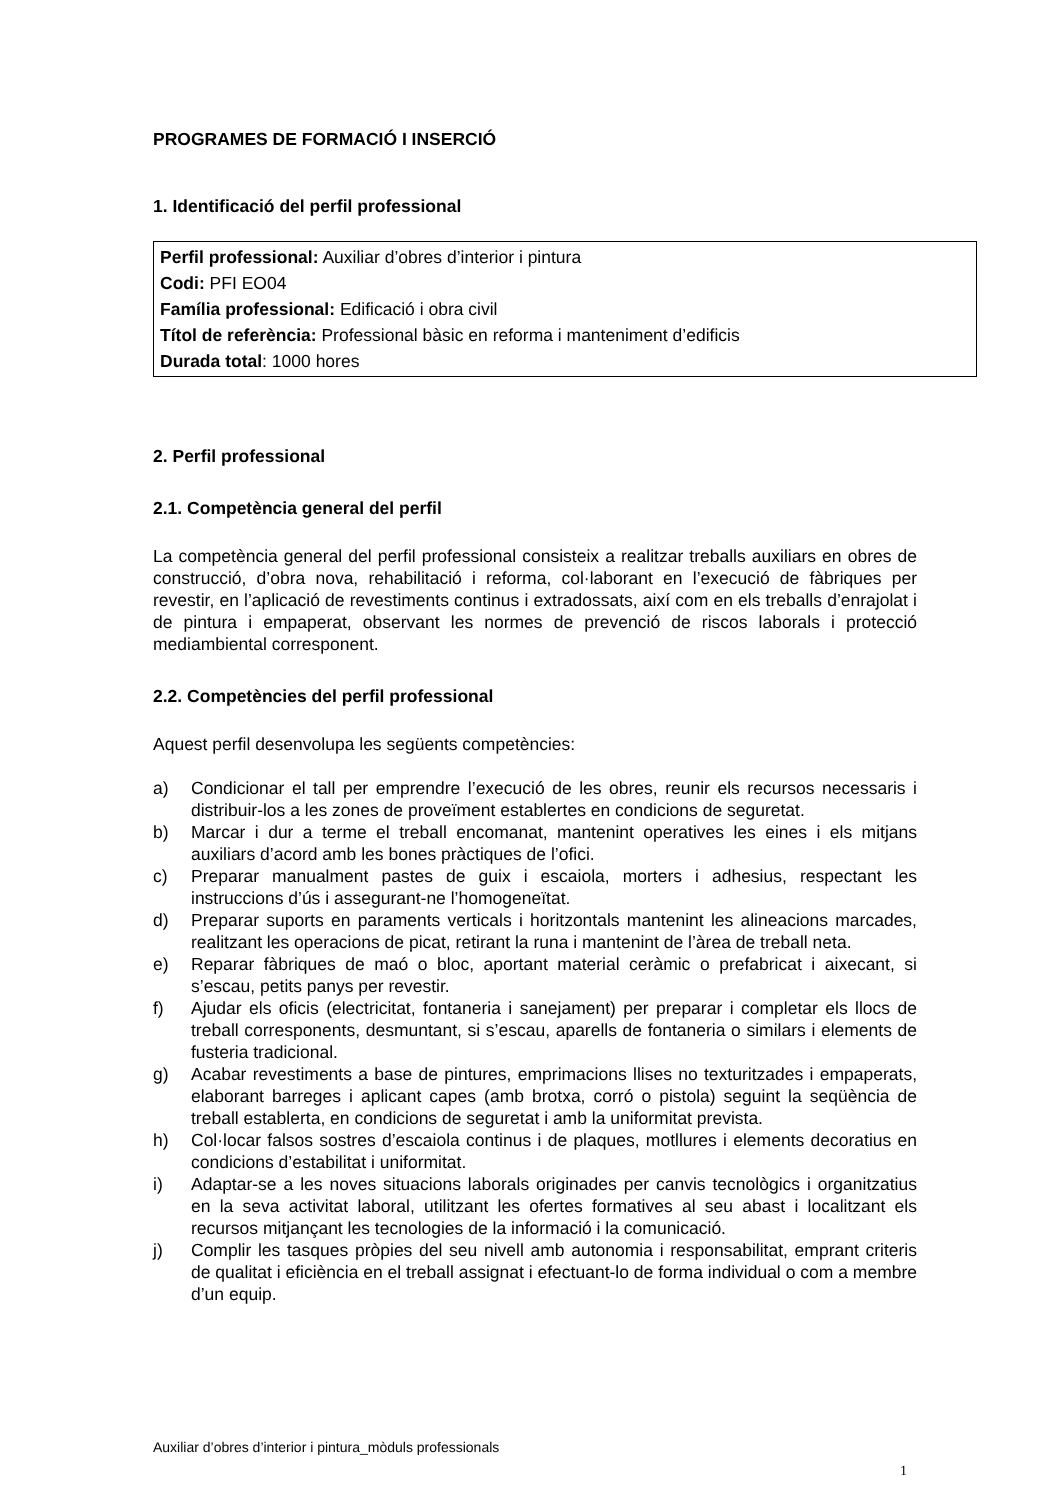PROGRAMES DE FORMACIÓ I INSERCIÓ
1. Identificació del perfil professional
Perfil professional: Auxiliar d’obres d’interior i pintura
Codi: PFI EO04
Família professional: Edificació i obra civil
Títol de referència: Professional bàsic en reforma i manteniment d’edificis
Durada total: 1000 hores
2. Perfil professional
2.1. Competència general del perfil
La competència general del perfil professional consisteix a realitzar treballs auxiliars en obres de construcció, d’obra nova, rehabilitació i reforma, col·laborant en l’execució de fàbriques per revestir, en l’aplicació de revestiments continus i extradossats, així com en els treballs d’enrajolat i de pintura i empaperat, observant les normes de prevenció de riscos laborals i protecció mediambiental corresponent.
2.2. Competències del perfil professional
Aquest perfil desenvolupa les següents competències:
a) Condicionar el tall per emprendre l’execució de les obres, reunir els recursos necessaris i distribuir-los a les zones de proveïment establertes en condicions de seguretat.
b) Marcar i dur a terme el treball encomanat, mantenint operatives les eines i els mitjans auxiliars d’acord amb les bones pràctiques de l’ofici.
c) Preparar manualment pastes de guix i escaiola, morters i adhesius, respectant les instruccions d’ús i assegurant-ne l’homogeneïtat.
d) Preparar suports en paraments verticals i horitzontals mantenint les alineacions marcades, realitzant les operacions de picat, retirant la runa i mantenint de l’àrea de treball neta.
e) Reparar fàbriques de maó o bloc, aportant material ceràmic o prefabricat i aixecant, si s’escau, petits panys per revestir.
f) Ajudar els oficis (electricitat, fontaneria i sanejament) per preparar i completar els llocs de treball corresponents, desmuntant, si s’escau, aparells de fontaneria o similars i elements de fusteria tradicional.
g) Acabar revestiments a base de pintures, emprimacions llises no texturitzades i empaperats, elaborant barreges i aplicant capes (amb brotxa, corró o pistola) seguint la seqüència de treball establerta, en condicions de seguretat i amb la uniformitat prevista.
h) Col·locar falsos sostres d’escaiola continus i de plaques, motllures i elements decoratius en condicions d’estabilitat i uniformitat.
i) Adaptar-se a les noves situacions laborals originades per canvis tecnològics i organitzatius en la seva activitat laboral, utilitzant les ofertes formatives al seu abast i localitzant els recursos mitjançant les tecnologies de la informació i la comunicació.
j) Complir les tasques pròpies del seu nivell amb autonomia i responsabilitat, emprant criteris de qualitat i eficiència en el treball assignat i efectuant-lo de forma individual o com a membre d’un equip.
Auxiliar d’obres d’interior i pintura_mòduls professionals
1